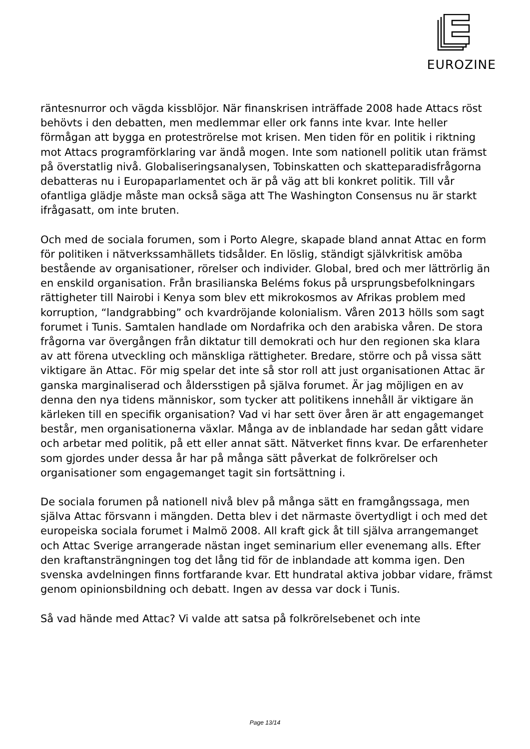EUROZINE
räntesnurror och vägda kissblöjor. När finanskrisen inträffade 2008 hade Attacs röst behövts i den debatten, men medlemmar eller ork fanns inte kvar. Inte heller förmågan att bygga en proteströrelse mot krisen. Men tiden för en politik i riktning mot Attacs programförklaring var ändå mogen. Inte som nationell politik utan främst på överstatlig nivå. Globaliseringsanalysen, Tobinskatten och skatteparadisfrågorna debatteras nu i Europaparlamentet och är på väg att bli konkret politik. Till vår ofantliga glädje måste man också säga att The Washington Consensus nu är starkt ifrågasatt, om inte bruten.
Och med de sociala forumen, som i Porto Alegre, skapade bland annat Attac en form för politiken i nätverkssamhällets tidsålder. En löslig, ständigt självkritisk amöba bestående av organisationer, rörelser och individer. Global, bred och mer lättrörlig än en enskild organisation. Från brasilianska Beléms fokus på ursprungsbefolkningars rättigheter till Nairobi i Kenya som blev ett mikrokosmos av Afrikas problem med korruption, “landgrabbing” och kvardröjande kolonialism. Våren 2013 hölls som sagt forumet i Tunis. Samtalen handlade om Nordafrika och den arabiska våren. De stora frågorna var övergången från diktatur till demokrati och hur den regionen ska klara av att förena utveckling och mänskliga rättigheter. Bredare, större och på vissa sätt viktigare än Attac. För mig spelar det inte så stor roll att just organisationen Attac är ganska marginaliserad och åldersstigen på själva forumet. Är jag möjligen en av denna den nya tidens människor, som tycker att politikens innehåll är viktigare än kärleken till en specifik organisation? Vad vi har sett över åren är att engagemanget består, men organisationerna växlar. Många av de inblandade har sedan gått vidare och arbetar med politik, på ett eller annat sätt. Nätverket finns kvar. De erfarenheter som gjordes under dessa år har på många sätt påverkat de folkrörelser och organisationer som engagemanget tagit sin fortsättning i.
De sociala forumen på nationell nivå blev på många sätt en framgångssaga, men själva Attac försvann i mängden. Detta blev i det närmaste övertydligt i och med det europeiska sociala forumet i Malmö 2008. All kraft gick åt till själva arrangemanget och Attac Sverige arrangerade nästan inget seminarium eller evenemang alls. Efter den kraftansträngningen tog det lång tid för de inblandade att komma igen. Den svenska avdelningen finns fortfarande kvar. Ett hundratal aktiva jobbar vidare, främst genom opinionsbildning och debatt. Ingen av dessa var dock i Tunis.
Så vad hände med Attac? Vi valde att satsa på folkrörelsebenet och inte
Page 13/14